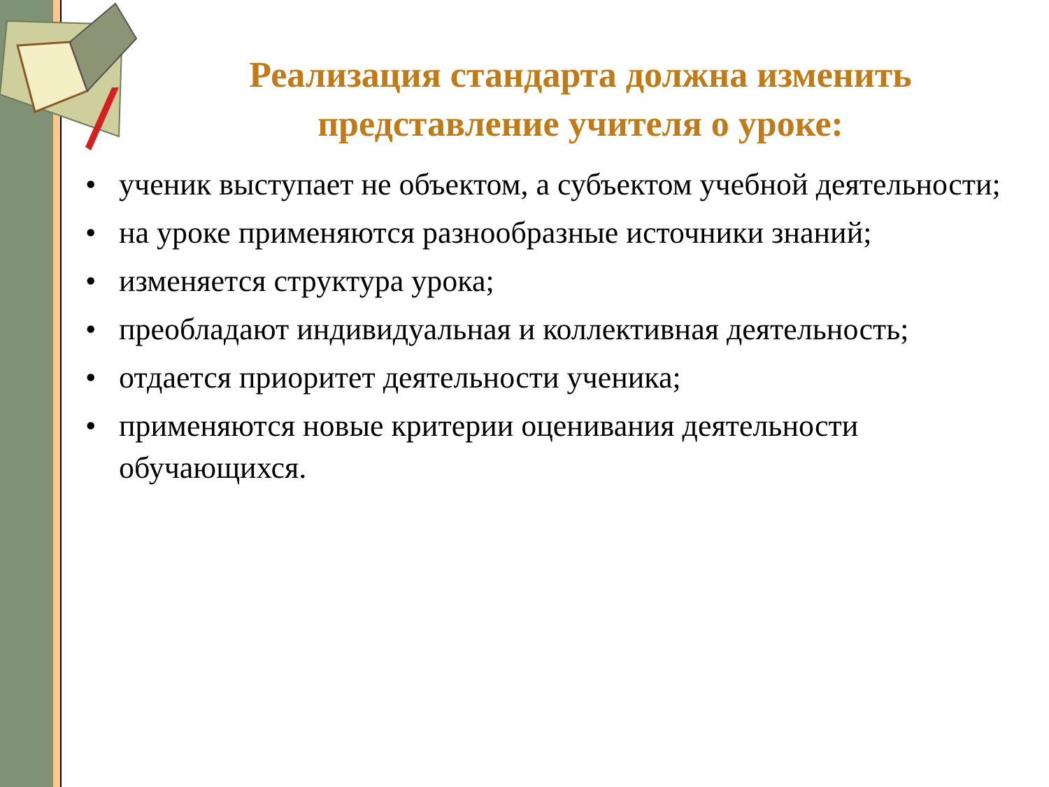Реализация стандарта должна изменить представление учителя о уроке:
• ученик выступает не объектом, а субъектом учебной деятельности;
• на уроке применяются разнообразные источники знаний;
• изменяется структура урока;
• преобладают индивидуальная и коллективная деятельность;
• отдается приоритет деятельности ученика;
• применяются новые критерии оценивания деятельности обучающихся.